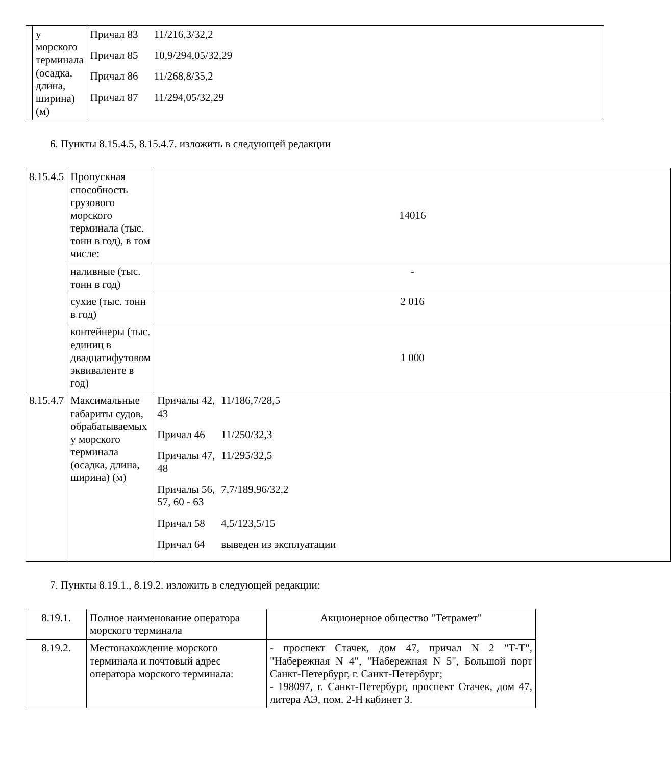| | у морского терминала (осадка, длина, ширина) (м) | / Причал 83 / 11/216,3/32,2 / / Причал 85 / 10,9/294,05/32,29 / / Причал 86 / 11/268,8/35,2 / / Причал 87 / 11/294,05/32,29 / |
6. Пункты 8.15.4.5, 8.15.4.7. изложить в следующей редакции
| 8.15.4.5 | Пропускная способность грузового морского терминала (тыс. тонн в год), в том числе: | 14016 |
| | наливные (тыс. тонн в год) | - |
| | сухие (тыс. тонн в год) | 2 016 |
| | контейнеры (тыс. единиц в двадцатифутовом эквиваленте в год) | 1 000 |
| 8.15.4.7 | Максимальные габариты судов, обрабатываемых у морского терминала (осадка, длина, ширина) (м) | / Причалы 42, 43 / 11/186,7/28,5 / / Причал 46 / 11/250/32,3 / / Причалы 47, 48 / 11/295/32,5 / / Причалы 56, 57, 60 - 63 / 7,7/189,96/32,2 / / Причал 58 / 4,5/123,5/15 / / Причал 64 / выведен из эксплуатации / |
7. Пункты 8.19.1., 8.19.2. изложить в следующей редакции:
| 8.19.1. | Полное наименование оператора морского терминала | Акционерное общество "Тетрамет" |
| 8.19.2. | Местонахождение морского терминала и почтовый адрес оператора морского терминала: | - проспект Стачек, дом 47, причал N 2 "Т-Т", "Набережная N 4", "Набережная N 5", Большой порт Санкт-Петербург, г. Санкт-Петербург; - 198097, г. Санкт-Петербург, проспект Стачек, дом 47, литера АЭ, пом. 2-Н кабинет 3. |